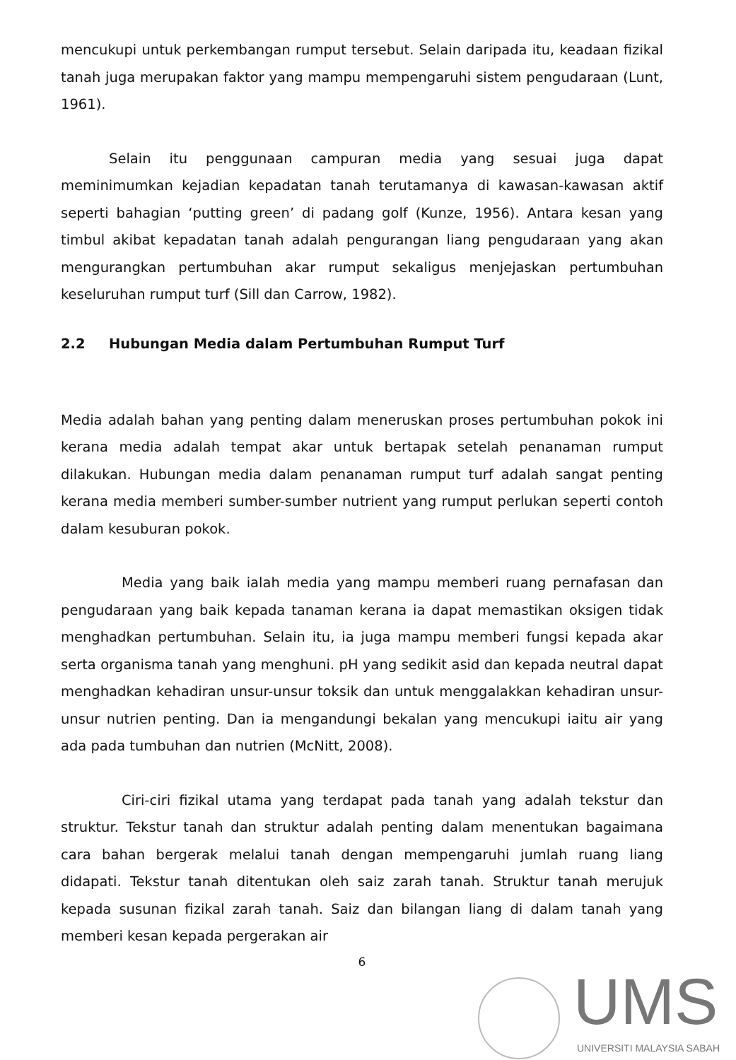mencukupi untuk perkembangan rumput tersebut. Selain daripada itu, keadaan fizikal tanah juga merupakan faktor yang mampu mempengaruhi sistem pengudaraan (Lunt, 1961).
Selain itu penggunaan campuran media yang sesuai juga dapat meminimumkan kejadian kepadatan tanah terutamanya di kawasan-kawasan aktif seperti bahagian ‘putting green’ di padang golf (Kunze, 1956). Antara kesan yang timbul akibat kepadatan tanah adalah pengurangan liang pengudaraan yang akan mengurangkan pertumbuhan akar rumput sekaligus menjejaskan pertumbuhan keseluruhan rumput turf (Sill dan Carrow, 1982).
2.2 Hubungan Media dalam Pertumbuhan Rumput Turf
Media adalah bahan yang penting dalam meneruskan proses pertumbuhan pokok ini kerana media adalah tempat akar untuk bertapak setelah penanaman rumput dilakukan. Hubungan media dalam penanaman rumput turf adalah sangat penting kerana media memberi sumber-sumber nutrient yang rumput perlukan seperti contoh dalam kesuburan pokok.
Media yang baik ialah media yang mampu memberi ruang pernafasan dan pengudaraan yang baik kepada tanaman kerana ia dapat memastikan oksigen tidak menghadkan pertumbuhan. Selain itu, ia juga mampu memberi fungsi kepada akar serta organisma tanah yang menghuni. pH yang sedikit asid dan kepada neutral dapat menghadkan kehadiran unsur-unsur toksik dan untuk menggalakkan kehadiran unsur-unsur nutrien penting. Dan ia mengandungi bekalan yang mencukupi iaitu air yang ada pada tumbuhan dan nutrien (McNitt, 2008).
Ciri-ciri fizikal utama yang terdapat pada tanah yang adalah tekstur dan struktur. Tekstur tanah dan struktur adalah penting dalam menentukan bagaimana cara bahan bergerak melalui tanah dengan mempengaruhi jumlah ruang liang didapati. Tekstur tanah ditentukan oleh saiz zarah tanah. Struktur tanah merujuk kepada susunan fizikal zarah tanah. Saiz dan bilangan liang di dalam tanah yang memberi kesan kepada pergerakan air
6
UMS
UNIVERSITI MALAYSIA SABAH